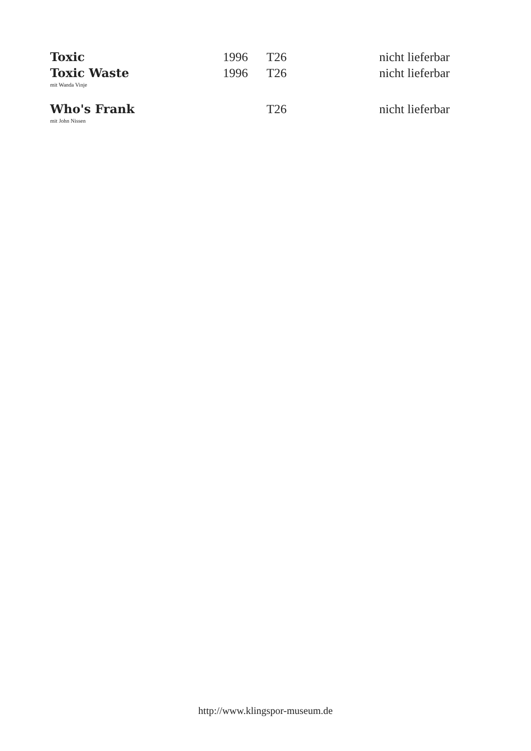| Toxic | 1996 | T26 | nicht lieferbar |
| Toxic Waste mit Wanda Vinje | 1996 | T26 | nicht lieferbar |
| Who's Frank mit John Nissen | | T26 | nicht lieferbar |
http://www.klingspor-museum.de